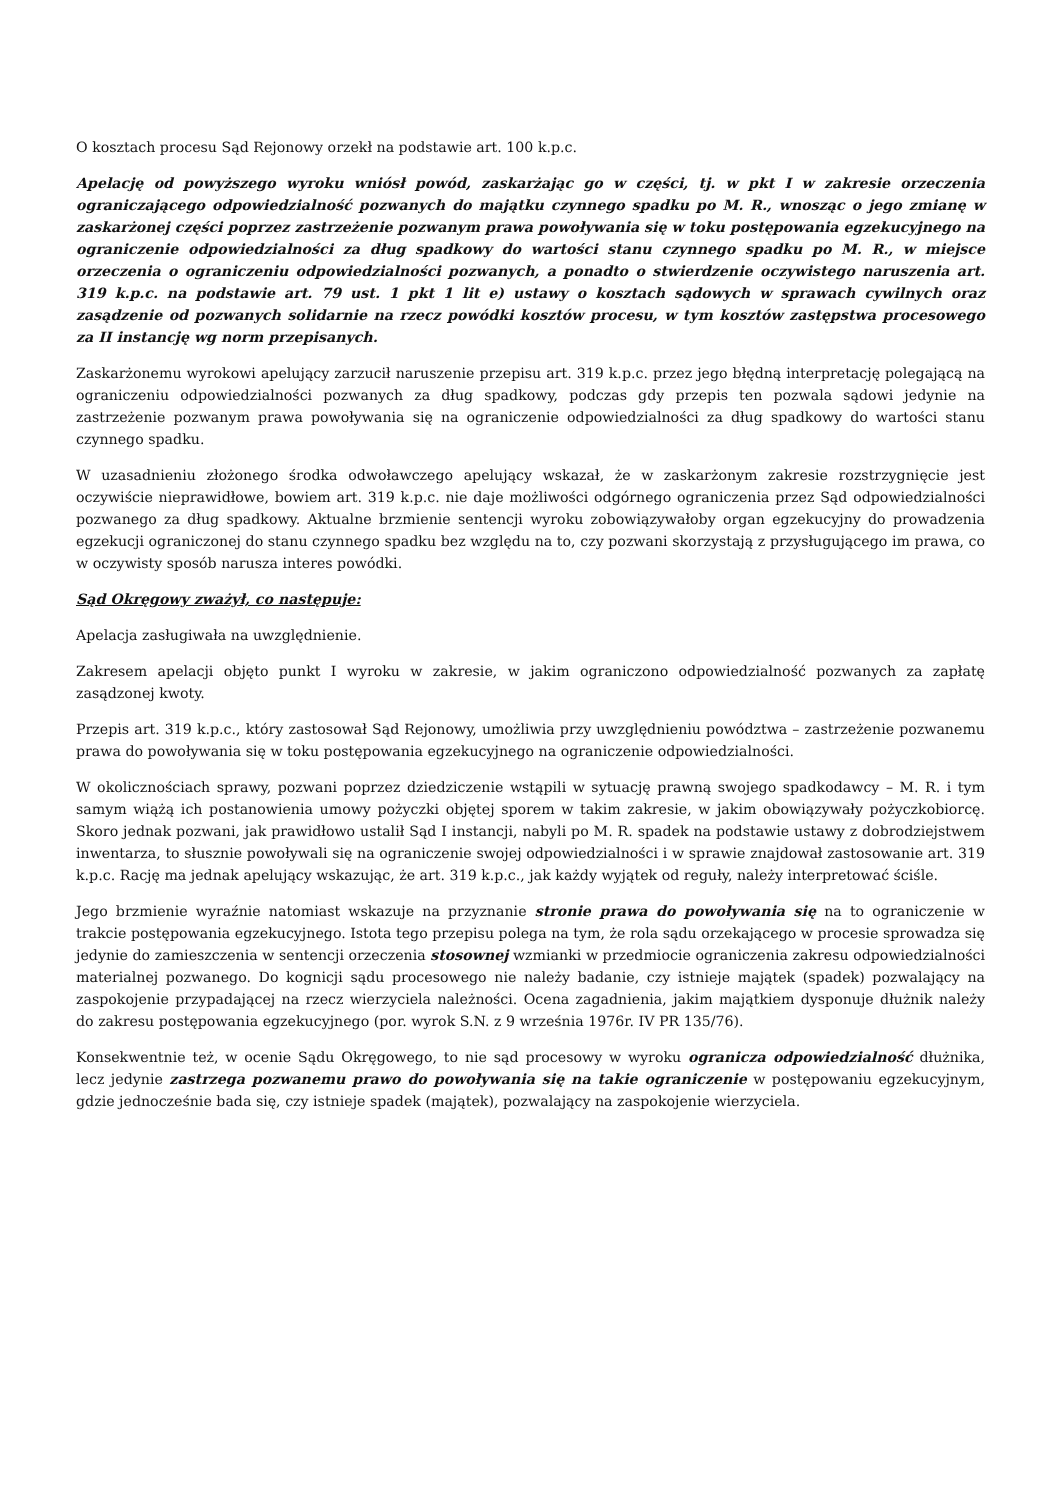O kosztach procesu Sąd Rejonowy orzekł na podstawie art. 100 k.p.c.
Apelację od powyższego wyroku wniósł powód, zaskarżając go w części, tj. w pkt I w zakresie orzeczenia ograniczającego odpowiedzialność pozwanych do majątku czynnego spadku po M. R., wnosząc o jego zmianę w zaskarżonej części poprzez zastrzeżenie pozwanym prawa powoływania się w toku postępowania egzekucyjnego na ograniczenie odpowiedzialności za dług spadkowy do wartości stanu czynnego spadku po M. R., w miejsce orzeczenia o ograniczeniu odpowiedzialności pozwanych, a ponadto o stwierdzenie oczywistego naruszenia art. 319 k.p.c. na podstawie art. 79 ust. 1 pkt 1 lit e) ustawy o kosztach sądowych w sprawach cywilnych oraz zasądzenie od pozwanych solidarnie na rzecz powódki kosztów procesu, w tym kosztów zastępstwa procesowego za II instancję wg norm przepisanych.
Zaskarżonemu wyrokowi apelujący zarzucił naruszenie przepisu art. 319 k.p.c. przez jego błędną interpretację polegającą na ograniczeniu odpowiedzialności pozwanych za dług spadkowy, podczas gdy przepis ten pozwala sądowi jedynie na zastrzeżenie pozwanym prawa powoływania się na ograniczenie odpowiedzialności za dług spadkowy do wartości stanu czynnego spadku.
W uzasadnieniu złożonego środka odwoławczego apelujący wskazał, że w zaskarżonym zakresie rozstrzygnięcie jest oczywiście nieprawidłowe, bowiem art. 319 k.p.c. nie daje możliwości odgórnego ograniczenia przez Sąd odpowiedzialności pozwanego za dług spadkowy. Aktualne brzmienie sentencji wyroku zobowiązywałoby organ egzekucyjny do prowadzenia egzekucji ograniczonej do stanu czynnego spadku bez względu na to, czy pozwani skorzystają z przysługującego im prawa, co w oczywisty sposób narusza interes powódki.
Sąd Okręgowy zważył, co następuje:
Apelacja zasługiwała na uwzględnienie.
Zakresem apelacji objęto punkt I wyroku w zakresie, w jakim ograniczono odpowiedzialność pozwanych za zapłatę zasądzonej kwoty.
Przepis art. 319 k.p.c., który zastosował Sąd Rejonowy, umożliwia przy uwzględnieniu powództwa – zastrzeżenie pozwanemu prawa do powoływania się w toku postępowania egzekucyjnego na ograniczenie odpowiedzialności.
W okolicznościach sprawy, pozwani poprzez dziedziczenie wstąpili w sytuację prawną swojego spadkodawcy – M. R. i tym samym wiążą ich postanowienia umowy pożyczki objętej sporem w takim zakresie, w jakim obowiązywały pożyczkobiorcę. Skoro jednak pozwani, jak prawidłowo ustalił Sąd I instancji, nabyli po M. R. spadek na podstawie ustawy z dobrodziejstwem inwentarza, to słusznie powoływali się na ograniczenie swojej odpowiedzialności i w sprawie znajdował zastosowanie art. 319 k.p.c. Rację ma jednak apelujący wskazując, że art. 319 k.p.c., jak każdy wyjątek od reguły, należy interpretować ściśle.
Jego brzmienie wyraźnie natomiast wskazuje na przyznanie stronie prawa do powoływania się na to ograniczenie w trakcie postępowania egzekucyjnego. Istota tego przepisu polega na tym, że rola sądu orzekającego w procesie sprowadza się jedynie do zamieszczenia w sentencji orzeczenia stosownej wzmianki w przedmiocie ograniczenia zakresu odpowiedzialności materialnej pozwanego. Do kognicji sądu procesowego nie należy badanie, czy istnieje majątek (spadek) pozwalający na zaspokojenie przypadającej na rzecz wierzyciela należności. Ocena zagadnienia, jakim majątkiem dysponuje dłużnik należy do zakresu postępowania egzekucyjnego (por. wyrok S.N. z 9 września 1976r. IV PR 135/76).
Konsekwentnie też, w ocenie Sądu Okręgowego, to nie sąd procesowy w wyroku ogranicza odpowiedzialność dłużnika, lecz jedynie zastrzega pozwanemu prawo do powoływania się na takie ograniczenie w postępowaniu egzekucyjnym, gdzie jednocześnie bada się, czy istnieje spadek (majątek), pozwalający na zaspokojenie wierzyciela.